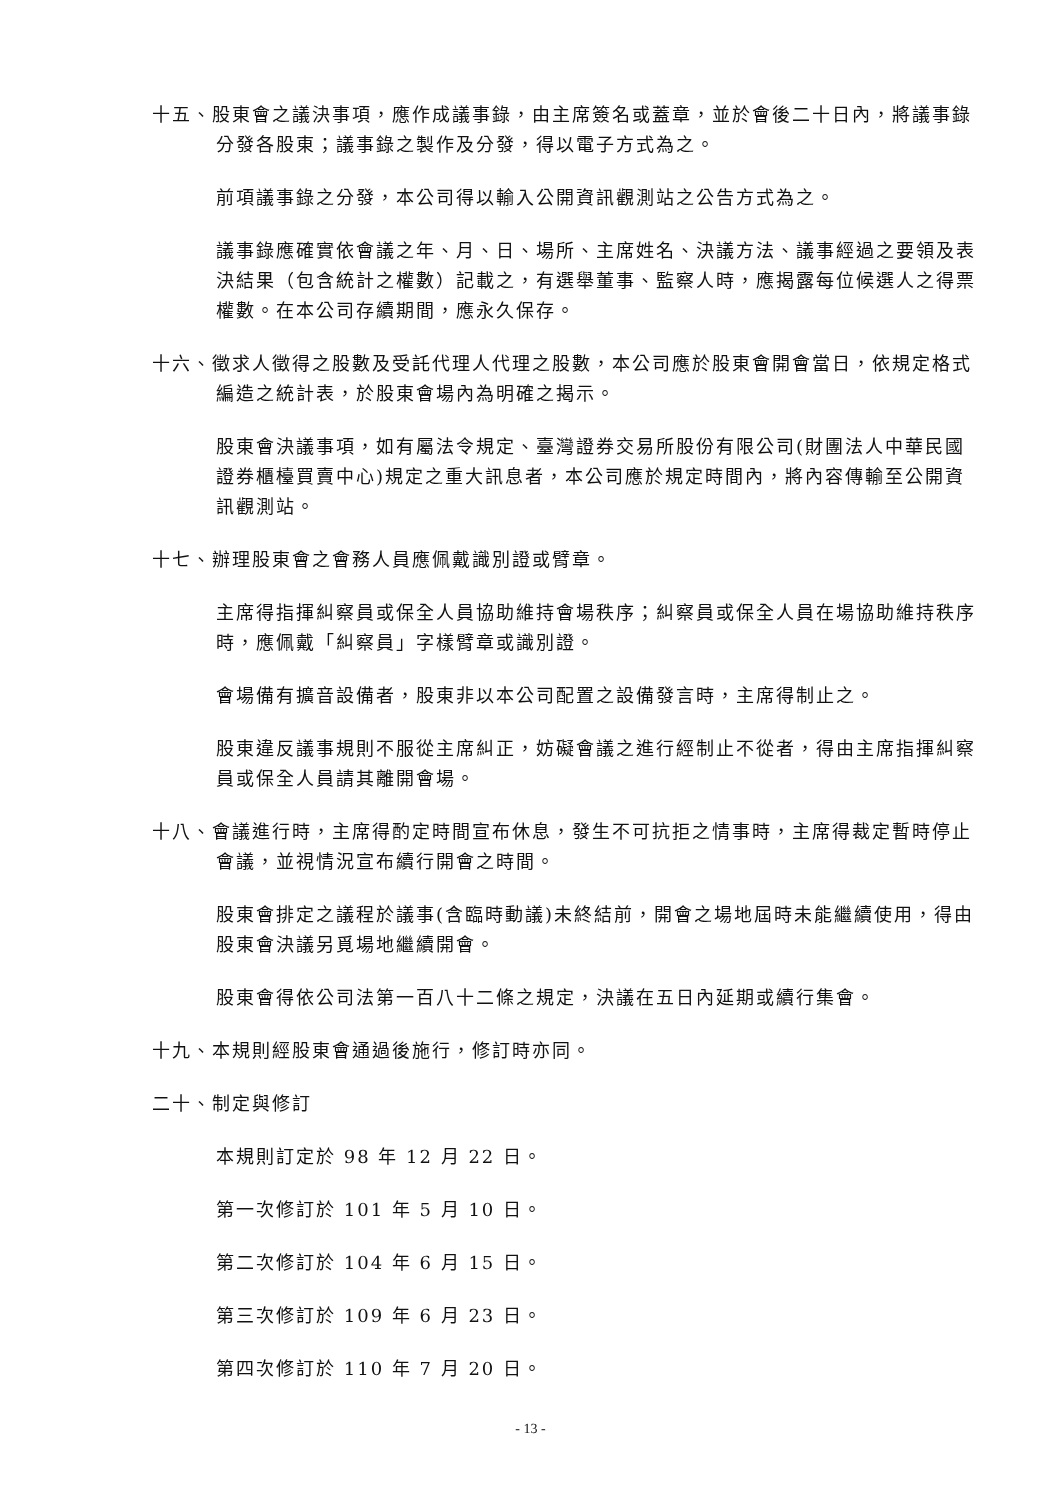十五、股東會之議決事項，應作成議事錄，由主席簽名或蓋章，並於會後二十日內，將議事錄分發各股東；議事錄之製作及分發，得以電子方式為之。
前項議事錄之分發，本公司得以輸入公開資訊觀測站之公告方式為之。
議事錄應確實依會議之年、月、日、場所、主席姓名、決議方法、議事經過之要領及表決結果（包含統計之權數）記載之，有選舉董事、監察人時，應揭露每位候選人之得票權數。在本公司存續期間，應永久保存。
十六、徵求人徵得之股數及受託代理人代理之股數，本公司應於股東會開會當日，依規定格式編造之統計表，於股東會場內為明確之揭示。
股東會決議事項，如有屬法令規定、臺灣證券交易所股份有限公司(財團法人中華民國證券櫃檯買賣中心)規定之重大訊息者，本公司應於規定時間內，將內容傳輸至公開資訊觀測站。
十七、辦理股東會之會務人員應佩戴識別證或臂章。
主席得指揮糾察員或保全人員協助維持會場秩序；糾察員或保全人員在場協助維持秩序時，應佩戴「糾察員」字樣臂章或識別證。
會場備有擴音設備者，股東非以本公司配置之設備發言時，主席得制止之。
股東違反議事規則不服從主席糾正，妨礙會議之進行經制止不從者，得由主席指揮糾察員或保全人員請其離開會場。
十八、會議進行時，主席得酌定時間宣布休息，發生不可抗拒之情事時，主席得裁定暫時停止會議，並視情況宣布續行開會之時間。
股東會排定之議程於議事(含臨時動議)未終結前，開會之場地屆時未能繼續使用，得由股東會決議另覓場地繼續開會。
股東會得依公司法第一百八十二條之規定，決議在五日內延期或續行集會。
十九、本規則經股東會通過後施行，修訂時亦同。
二十、制定與修訂
本規則訂定於 98 年 12 月 22 日。
第一次修訂於 101 年 5 月 10 日。
第二次修訂於 104 年 6 月 15 日。
第三次修訂於 109 年 6 月 23 日。
第四次修訂於 110 年 7 月 20 日。
- 13 -